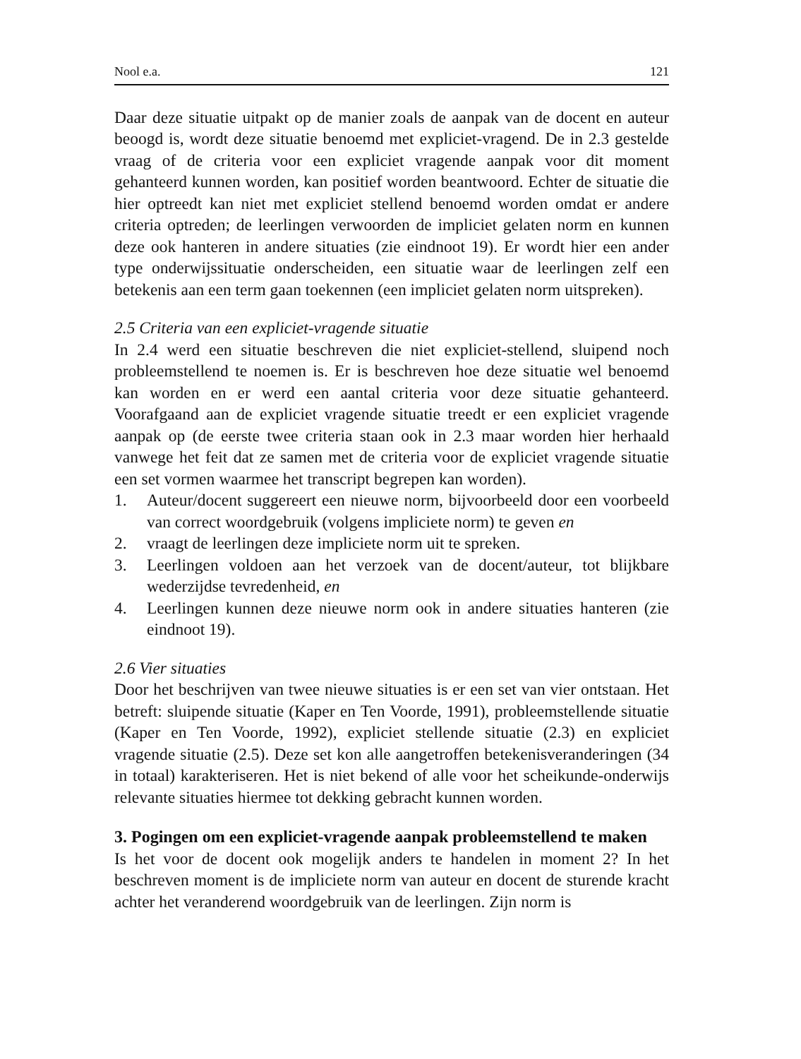Nool e.a. 121
Daar deze situatie uitpakt op de manier zoals de aanpak van de docent en auteur beoogd is, wordt deze situatie benoemd met expliciet-vragend. De in 2.3 gestelde vraag of de criteria voor een expliciet vragende aanpak voor dit moment gehanteerd kunnen worden, kan positief worden beantwoord. Echter de situatie die hier optreedt kan niet met expliciet stellend benoemd worden omdat er andere criteria optreden; de leerlingen verwoorden de impliciet gelaten norm en kunnen deze ook hanteren in andere situaties (zie eindnoot 19). Er wordt hier een ander type onderwijssituatie onderscheiden, een situatie waar de leerlingen zelf een betekenis aan een term gaan toekennen (een impliciet gelaten norm uitspreken).
2.5 Criteria van een expliciet-vragende situatie
In 2.4 werd een situatie beschreven die niet expliciet-stellend, sluipend noch probleemstellend te noemen is. Er is beschreven hoe deze situatie wel benoemd kan worden en er werd een aantal criteria voor deze situatie gehanteerd. Voorafgaand aan de expliciet vragende situatie treedt er een expliciet vragende aanpak op (de eerste twee criteria staan ook in 2.3 maar worden hier herhaald vanwege het feit dat ze samen met de criteria voor de expliciet vragende situatie een set vormen waarmee het transcript begrepen kan worden).
1. Auteur/docent suggereert een nieuwe norm, bijvoorbeeld door een voorbeeld van correct woordgebruik (volgens impliciete norm) te geven en
2. vraagt de leerlingen deze impliciete norm uit te spreken.
3. Leerlingen voldoen aan het verzoek van de docent/auteur, tot blijkbare wederzijdse tevredenheid, en
4. Leerlingen kunnen deze nieuwe norm ook in andere situaties hanteren (zie eindnoot 19).
2.6 Vier situaties
Door het beschrijven van twee nieuwe situaties is er een set van vier ontstaan. Het betreft: sluipende situatie (Kaper en Ten Voorde, 1991), probleemstellende situatie (Kaper en Ten Voorde, 1992), expliciet stellende situatie (2.3) en expliciet vragende situatie (2.5). Deze set kon alle aangetroffen betekenisveranderingen (34 in totaal) karakteriseren. Het is niet bekend of alle voor het scheikunde-onderwijs relevante situaties hiermee tot dekking gebracht kunnen worden.
3. Pogingen om een expliciet-vragende aanpak probleemstellend te maken
Is het voor de docent ook mogelijk anders te handelen in moment 2? In het beschreven moment is de impliciete norm van auteur en docent de sturende kracht achter het veranderend woordgebruik van de leerlingen. Zijn norm is